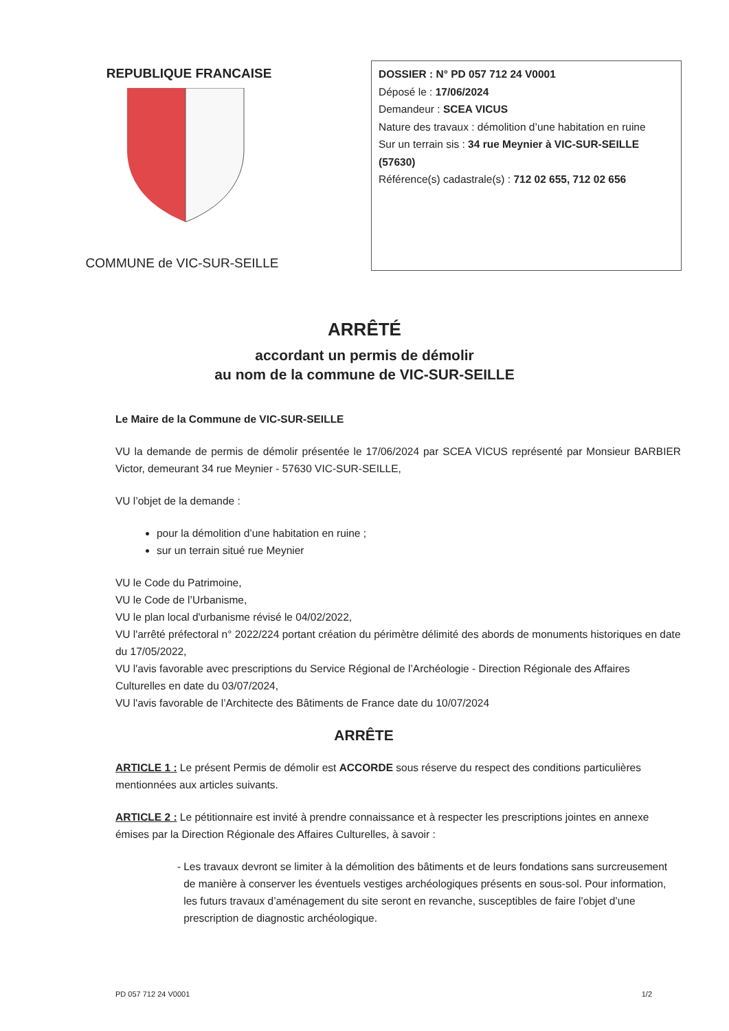REPUBLIQUE FRANCAISE
COMMUNE de VIC-SUR-SEILLE
DOSSIER : N° PD 057 712 24 V0001
Déposé le : 17/06/2024
Demandeur : SCEA VICUS
Nature des travaux : démolition d’une habitation en ruine
Sur un terrain sis : 34 rue Meynier à VIC-SUR-SEILLE (57630)
Référence(s) cadastrale(s) : 712 02 655, 712 02 656
ARRÊTÉ
accordant un permis de démolir
au nom de la commune de VIC-SUR-SEILLE
Le Maire de la Commune de VIC-SUR-SEILLE
VU la demande de permis de démolir présentée le 17/06/2024 par SCEA VICUS représenté par Monsieur BARBIER Victor, demeurant 34 rue Meynier - 57630 VIC-SUR-SEILLE,
VU l’objet de la demande :
pour la démolition d’une habitation en ruine ;
sur un terrain situé rue Meynier
VU le Code du Patrimoine,
VU le Code de l’Urbanisme,
VU le plan local d'urbanisme révisé le 04/02/2022,
VU l'arrêté préfectoral n° 2022/224 portant création du périmètre délimité des abords de monuments historiques en date du 17/05/2022,
VU l'avis favorable avec prescriptions du Service Régional de l’Archéologie - Direction Régionale des Affaires Culturelles en date du 03/07/2024,
VU l'avis favorable de l’Architecte des Bâtiments de France date du 10/07/2024
ARRÊTE
ARTICLE 1 : Le présent Permis de démolir est ACCORDE sous réserve du respect des conditions particulières mentionnées aux articles suivants.
ARTICLE 2 : Le pétitionnaire est invité à prendre connaissance et à respecter les prescriptions jointes en annexe émises par la Direction Régionale des Affaires Culturelles, à savoir :
- Les travaux devront se limiter à la démolition des bâtiments et de leurs fondations sans surcreusement de manière à conserver les éventuels vestiges archéologiques présents en sous-sol. Pour information, les futurs travaux d’aménagement du site seront en revanche, susceptibles de faire l’objet d’une prescription de diagnostic archéologique.
PD 057 712 24 V0001 1/2